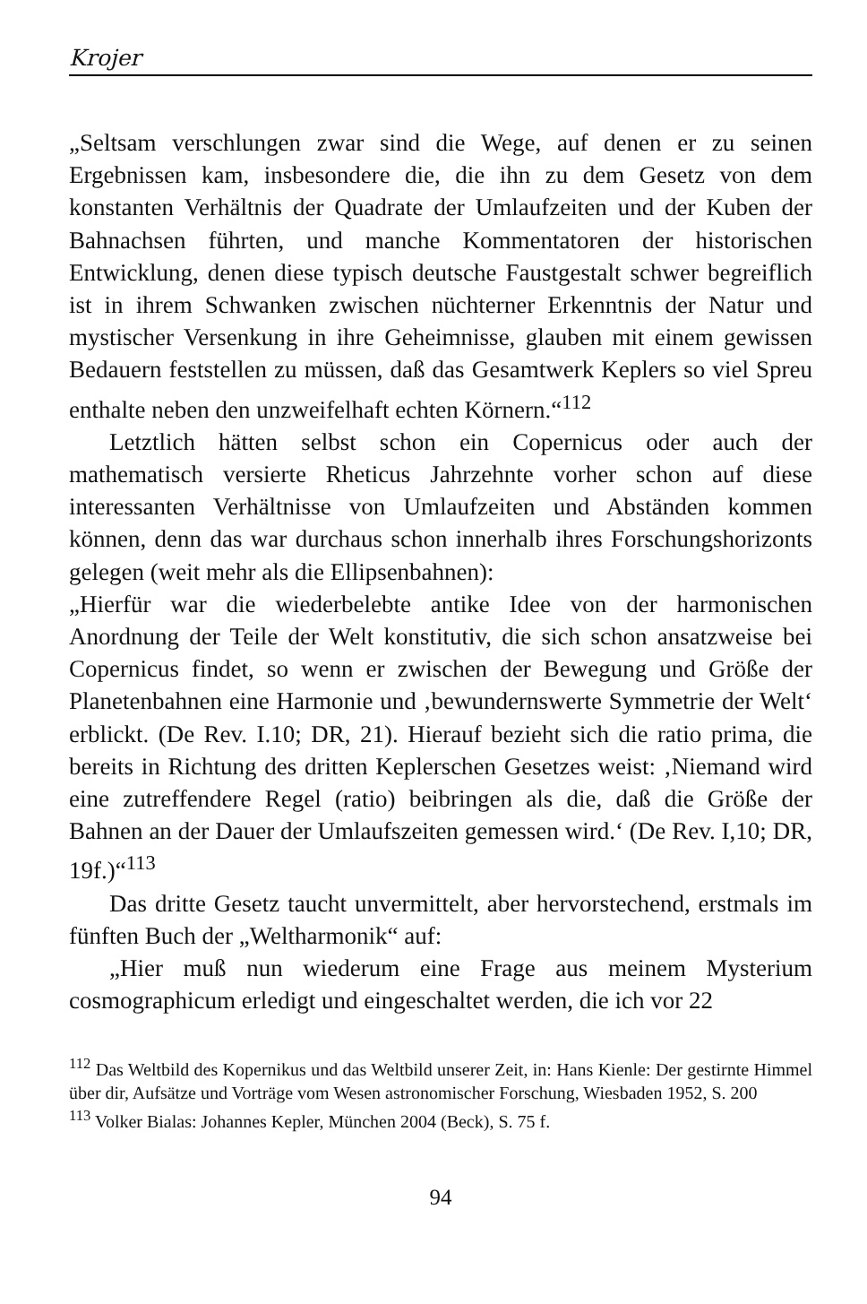Krojer
„Seltsam verschlungen zwar sind die Wege, auf denen er zu seinen Ergebnissen kam, insbesondere die, die ihn zu dem Gesetz von dem konstanten Verhältnis der Quadrate der Umlaufzeiten und der Kuben der Bahnachsen führten, und manche Kommentatoren der historischen Entwicklung, denen diese typisch deutsche Faustgestalt schwer begreiflich ist in ihrem Schwanken zwischen nüchterner Erkenntnis der Natur und mystischer Versenkung in ihre Geheimnisse, glauben mit einem gewissen Bedauern feststellen zu müssen, daß das Gesamtwerk Keplers so viel Spreu enthalte neben den unzweifelhaft echten Körnern.“<sup>112</sup>
Letztlich hätten selbst schon ein Copernicus oder auch der mathematisch versierte Rheticus Jahrzehnte vorher schon auf diese interessanten Verhältnisse von Umlaufzeiten und Abständen kommen können, denn das war durchaus schon innerhalb ihres Forschungshorizonts gelegen (weit mehr als die Ellipsenbahnen):
„Hierfür war die wiederbelebte antike Idee von der harmonischen Anordnung der Teile der Welt konstitutiv, die sich schon ansatzweise bei Copernicus findet, so wenn er zwischen der Bewegung und Größe der Planetenbahnen eine Harmonie und ‚bewundernswerte Symmetrie der Welt‘ erblickt. (De Rev. I.10; DR, 21). Hierauf bezieht sich die ratio prima, die bereits in Richtung des dritten Keplerschen Gesetzes weist: ‚Niemand wird eine zutreffendere Regel (ratio) beibringen als die, daß die Größe der Bahnen an der Dauer der Umlaufszeiten gemessen wird.‘ (De Rev. I,10; DR, 19f.)“<sup>113</sup>
Das dritte Gesetz taucht unvermittelt, aber hervorstechend, erstmals im fünften Buch der „Weltharmonik“ auf:
„Hier muß nun wiederum eine Frage aus meinem Mysterium cosmographicum erledigt und eingeschaltet werden, die ich vor 22
<sup>112</sup> Das Weltbild des Kopernikus und das Weltbild unserer Zeit, in: Hans Kienle: Der gestirnte Himmel über dir, Aufsätze und Vorträge vom Wesen astronomischer Forschung, Wiesbaden 1952, S. 200
<sup>113</sup> Volker Bialas: Johannes Kepler, München 2004 (Beck), S. 75 f.
94